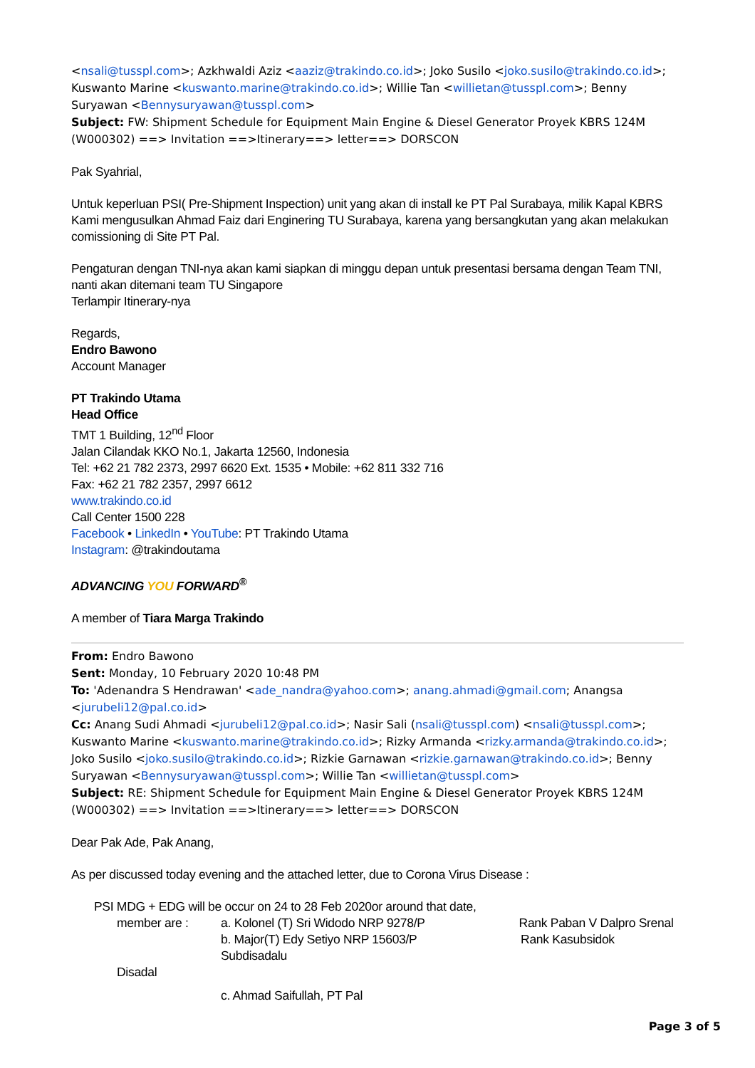<nsali@tusspl.com>; Azkhwaldi Aziz <aaziz@trakindo.co.id>; Joko Susilo <joko.susilo@trakindo.co.id>; Kuswanto Marine <kuswanto.marine@trakindo.co.id>; Willie Tan <willietan@tusspl.com>; Benny Suryawan <Bennysuryawan@tusspl.com>
Subject: FW: Shipment Schedule for Equipment Main Engine & Diesel Generator Proyek KBRS 124M (W000302) ==> Invitation ==>Itinerary==> letter==> DORSCON
Pak Syahrial,
Untuk keperluan PSI( Pre-Shipment Inspection) unit yang akan di install ke PT Pal Surabaya, milik Kapal KBRS Kami mengusulkan Ahmad Faiz dari Enginering TU Surabaya, karena yang bersangkutan yang akan melakukan comissioning di Site PT Pal.
Pengaturan dengan TNI-nya akan kami siapkan di minggu depan untuk presentasi bersama dengan Team TNI, nanti akan ditemani team TU Singapore
Terlampir Itinerary-nya
Regards,
Endro Bawono
Account Manager
PT Trakindo Utama
Head Office
TMT 1 Building, 12<sup>nd</sup> Floor
Jalan Cilandak KKO No.1, Jakarta 12560, Indonesia
Tel: +62 21 782 2373, 2997 6620 Ext. 1535 • Mobile: +62 811 332 716
Fax: +62 21 782 2357, 2997 6612
www.trakindo.co.id
Call Center 1500 228
Facebook • LinkedIn • YouTube: PT Trakindo Utama
Instagram: @trakindoutama
ADVANCING YOU FORWARD<sup>®</sup>
A member of Tiara Marga Trakindo
From: Endro Bawono
Sent: Monday, 10 February 2020 10:48 PM
To: 'Adenandra S Hendrawan' <ade_nandra@yahoo.com>; anang.ahmadi@gmail.com; Anangsa <jurubeli12@pal.co.id>
Cc: Anang Sudi Ahmadi <jurubeli12@pal.co.id>; Nasir Sali (nsali@tusspl.com) <nsali@tusspl.com>; Kuswanto Marine <kuswanto.marine@trakindo.co.id>; Rizky Armanda <rizky.armanda@trakindo.co.id>; Joko Susilo <joko.susilo@trakindo.co.id>; Rizkie Garnawan <rizkie.garnawan@trakindo.co.id>; Benny Suryawan <Bennysuryawan@tusspl.com>; Willie Tan <willietan@tusspl.com>
Subject: RE: Shipment Schedule for Equipment Main Engine & Diesel Generator Proyek KBRS 124M (W000302) ==> Invitation ==>Itinerary==> letter==> DORSCON
Dear Pak Ade, Pak Anang,
As per discussed today evening and the attached letter, due to Corona Virus Disease :
PSI MDG + EDG will be occur on 24 to 28 Feb 2020or around that date,
member are : a. Kolonel (T) Sri Widodo NRP 9278/P Rank Paban V Dalpro Srenal
b. Major(T) Edy Setiyo NRP 15603/P Rank Kasubsidok Subdisadalu
Disadal
c. Ahmad Saifullah, PT Pal
Page 3 of 5